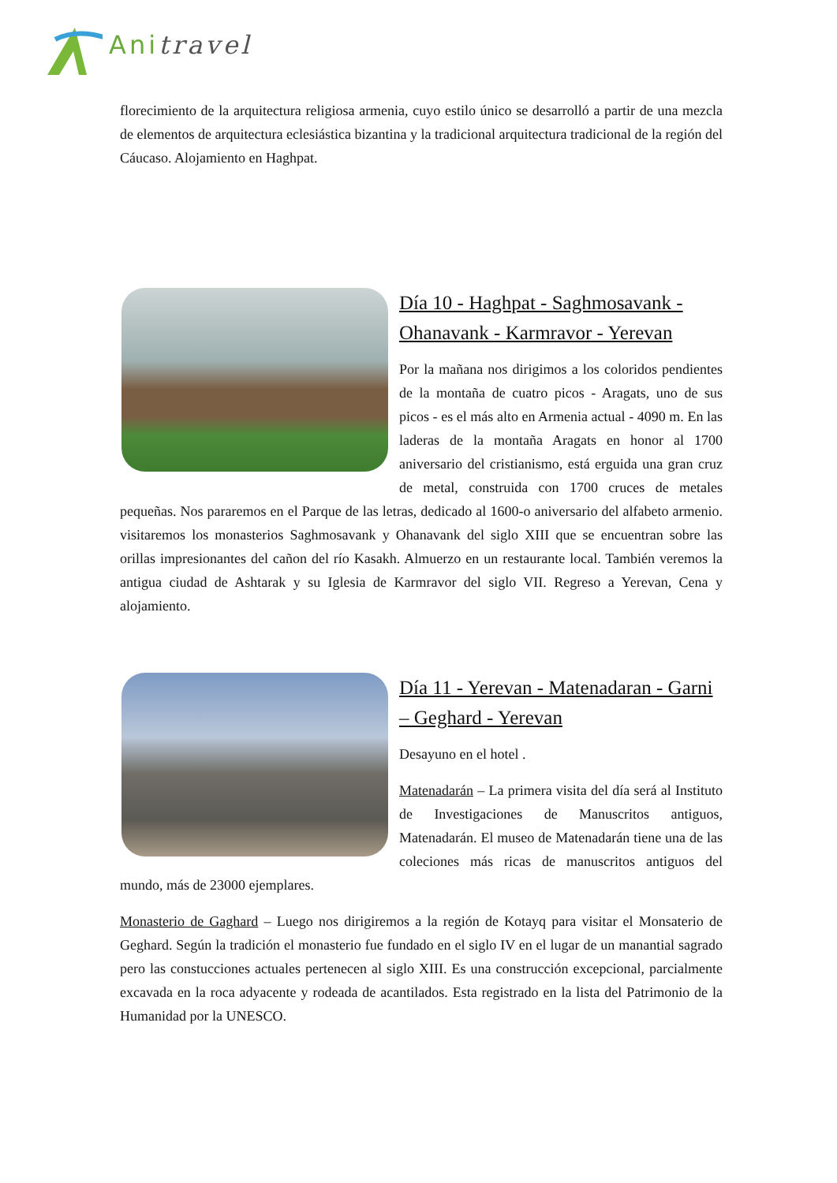Anitravel
florecimiento de la arquitectura religiosa armenia, cuyo estilo único se desarrolló a partir de una mezcla de elementos de arquitectura eclesiástica bizantina y la tradicional arquitectura tradicional de la región del Cáucaso. Alojamiento en Haghpat.
Día 10 - Haghpat - Saghmosavank - Ohanavank - Karmravor - Yerevan
Por la mañana nos dirigimos a los coloridos pendientes de la montaña de cuatro picos - Aragats, uno de sus picos - es el más alto en Armenia actual - 4090 m. En las laderas de la montaña Aragats en honor al 1700 aniversario del cristianismo, está erguida una gran cruz de metal, construida con 1700 cruces de metales pequeñas. Nos pararemos en el Parque de las letras, dedicado al 1600-o aniversario del alfabeto armenio. visitaremos los monasterios Saghmosavank y Ohanavank del siglo XIII que se encuentran sobre las orillas impresionantes del cañon del río Kasakh. Almuerzo en un restaurante local. También veremos la antigua ciudad de Ashtarak y su Iglesia de Karmravor del siglo VII. Regreso a Yerevan, Cena y alojamiento.
Día 11 - Yerevan - Matenadaran - Garni – Geghard - Yerevan
Desayuno en el hotel .
Matenadarán – La primera visita del día será al Instituto de Investigaciones de Manuscritos antiguos, Matenadarán. El museo de Matenadarán tiene una de las coleciones más ricas de manuscritos antiguos del mundo, más de 23000 ejemplares.
Monasterio de Gaghard – Luego nos dirigiremos a la región de Kotayq para visitar el Monsaterio de Geghard. Según la tradición el monasterio fue fundado en el siglo IV en el lugar de un manantial sagrado pero las constucciones actuales pertenecen al siglo XIII. Es una construcción excepcional, parcialmente excavada en la roca adyacente y rodeada de acantilados. Esta registrado en la lista del Patrimonio de la Humanidad por la UNESCO.